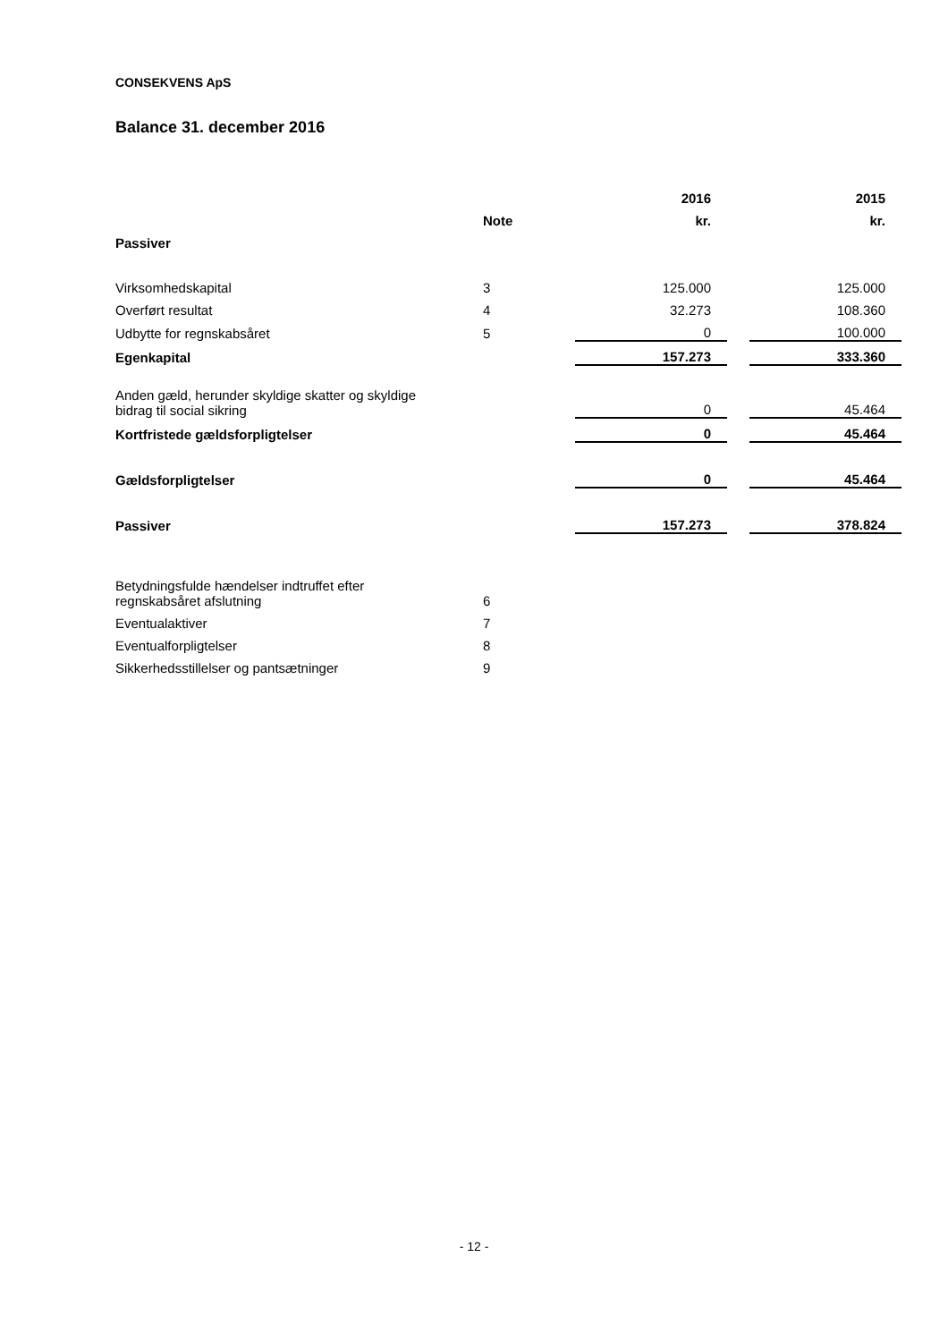CONSEKVENS ApS
Balance 31. december 2016
| | | 2016 | | 2015 |
| | Note | kr. | | kr. |
| Passiver | | | | |
| Virksomhedskapital | 3 | 125.000 | | 125.000 |
| Overført resultat | 4 | 32.273 | | 108.360 |
| Udbytte for regnskabsåret | 5 | 0 | | 100.000 |
| Egenkapital | | 157.273 | | 333.360 |
| Anden gæld, herunder skyldige skatter og skyldige bidrag til social sikring | | 0 | | 45.464 |
| Kortfristede gældsforpligtelser | | 0 | | 45.464 |
| Gældsforpligtelser | | 0 | | 45.464 |
| Passiver | | 157.273 | | 378.824 |
| Betydningsfulde hændelser indtruffet efter regnskabsåret afslutning | 6 | | | |
| Eventualaktiver | 7 | | | |
| Eventualforpligtelser | 8 | | | |
| Sikkerhedsstillelser og pantsætninger | 9 | | | |
- 12 -